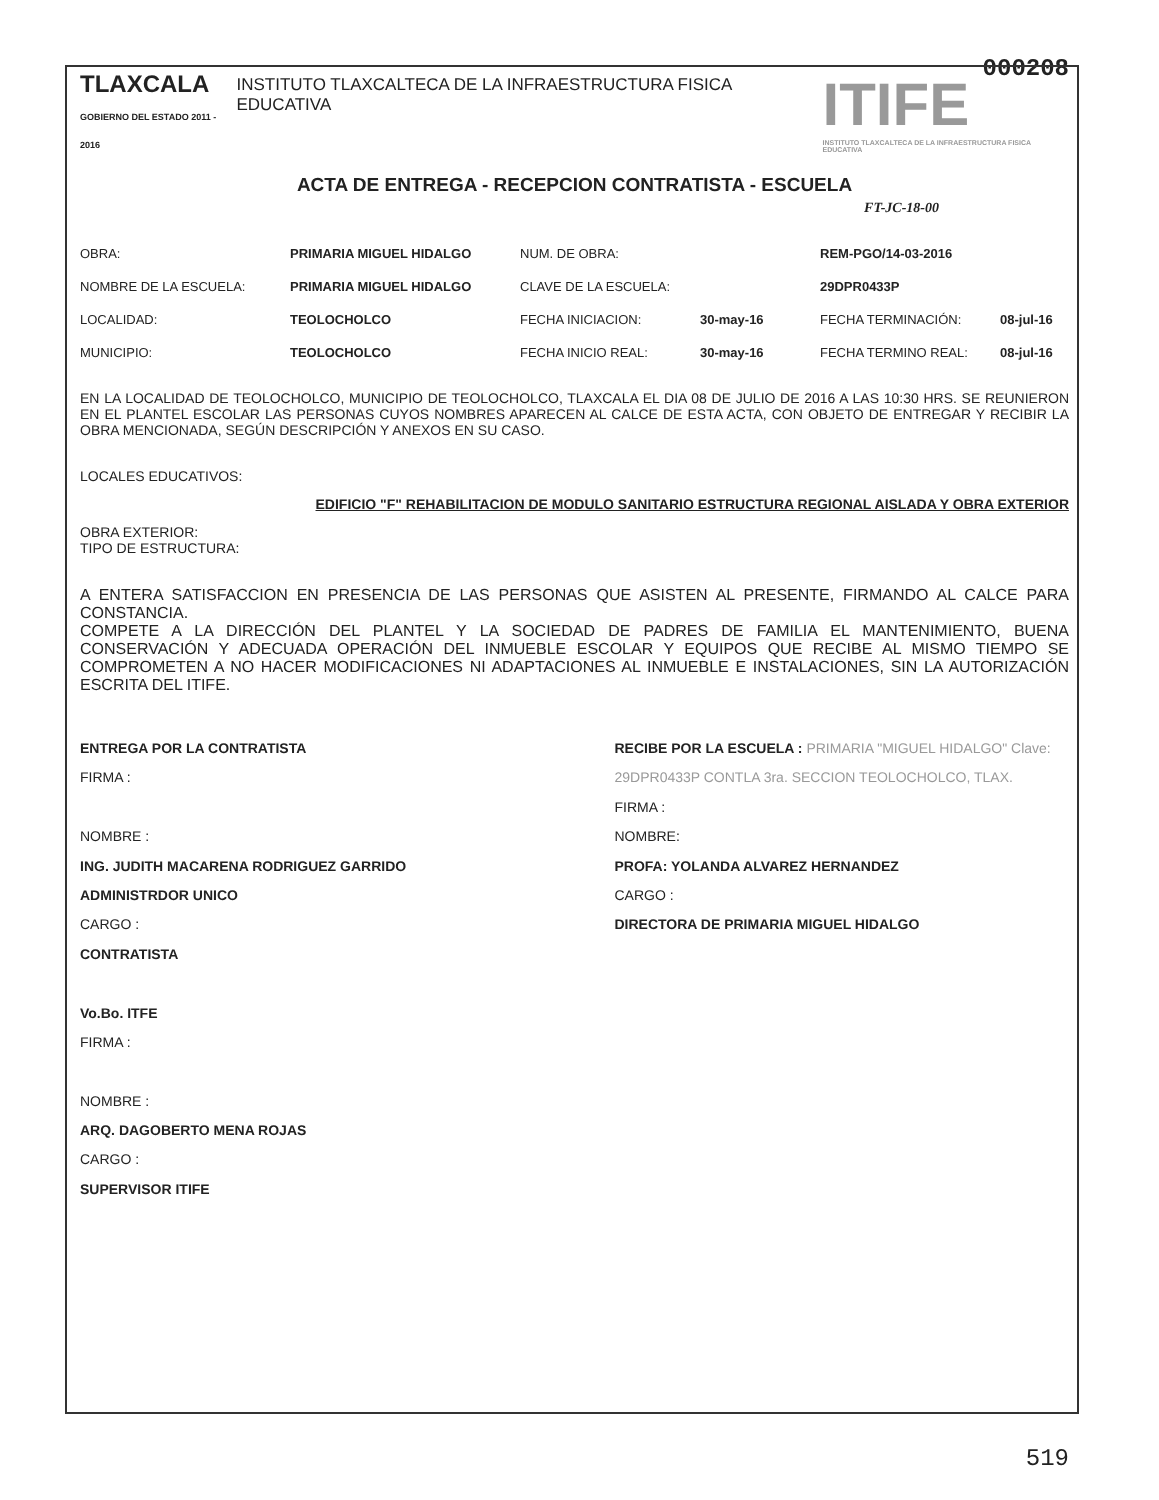000208
TLAXCALA
GOBIERNO DEL ESTADO 2011 - 2016
INSTITUTO TLAXCALTECA DE LA INFRAESTRUCTURA FISICA EDUCATIVA
ITIFE
INSTITUTO TLAXCALTECA DE LA INFRAESTRUCTURA FISICA EDUCATIVA
ACTA DE ENTREGA - RECEPCION CONTRATISTA - ESCUELA
FT-JC-18-00
OBRA: PRIMARIA MIGUEL HIDALGO NUM. DE OBRA: REM-PGO/14-03-2016 NOMBRE DE LA ESCUELA: PRIMARIA MIGUEL HIDALGO CLAVE DE LA ESCUELA: 29DPR0433P LOCALIDAD: TEOLOCHOLCO FECHA INICIACION: 30-may-16 FECHA TERMINACIÓN: 08-jul-16 MUNICIPIO: TEOLOCHOLCO FECHA INICIO REAL: 30-may-16 FECHA TERMINO REAL: 08-jul-16
EN LA LOCALIDAD DE TEOLOCHOLCO, MUNICIPIO DE TEOLOCHOLCO, TLAXCALA EL DIA 08 DE JULIO DE 2016 A LAS 10:30 HRS. SE REUNIERON EN EL PLANTEL ESCOLAR LAS PERSONAS CUYOS NOMBRES APARECEN AL CALCE DE ESTA ACTA, CON OBJETO DE ENTREGAR Y RECIBIR LA OBRA MENCIONADA, SEGÚN DESCRIPCIÓN Y ANEXOS EN SU CASO.
LOCALES EDUCATIVOS:
EDIFICIO "F" REHABILITACION DE MODULO SANITARIO ESTRUCTURA REGIONAL AISLADA Y OBRA EXTERIOR
OBRA EXTERIOR:
TIPO DE ESTRUCTURA:
A ENTERA SATISFACCION EN PRESENCIA DE LAS PERSONAS QUE ASISTEN AL PRESENTE, FIRMANDO AL CALCE PARA CONSTANCIA.
COMPETE A LA DIRECCIÓN DEL PLANTEL Y LA SOCIEDAD DE PADRES DE FAMILIA EL MANTENIMIENTO, BUENA CONSERVACIÓN Y ADECUADA OPERACIÓN DEL INMUEBLE ESCOLAR Y EQUIPOS QUE RECIBE AL MISMO TIEMPO SE COMPROMETEN A NO HACER MODIFICACIONES NI ADAPTACIONES AL INMUEBLE E INSTALACIONES, SIN LA AUTORIZACIÓN ESCRITA DEL ITIFE.
ENTREGA POR LA CONTRATISTA
FIRMA :
NOMBRE :
ING. JUDITH MACARENA RODRIGUEZ GARRIDO
ADMINISTRDOR UNICO
CARGO :
CONTRATISTA
Vo.Bo. ITFE
FIRMA :
NOMBRE :
ARQ. DAGOBERTO MENA ROJAS
CARGO :
SUPERVISOR ITIFE
RECIBE POR LA ESCUELA : PRIMARIA "MIGUEL HIDALGO" Clave: 29DPR0433P CONTLA 3ra. SECCION TEOLOCHOLCO, TLAX.
FIRMA :
NOMBRE:
PROFA: YOLANDA ALVAREZ HERNANDEZ
CARGO :
DIRECTORA DE PRIMARIA MIGUEL HIDALGO
519